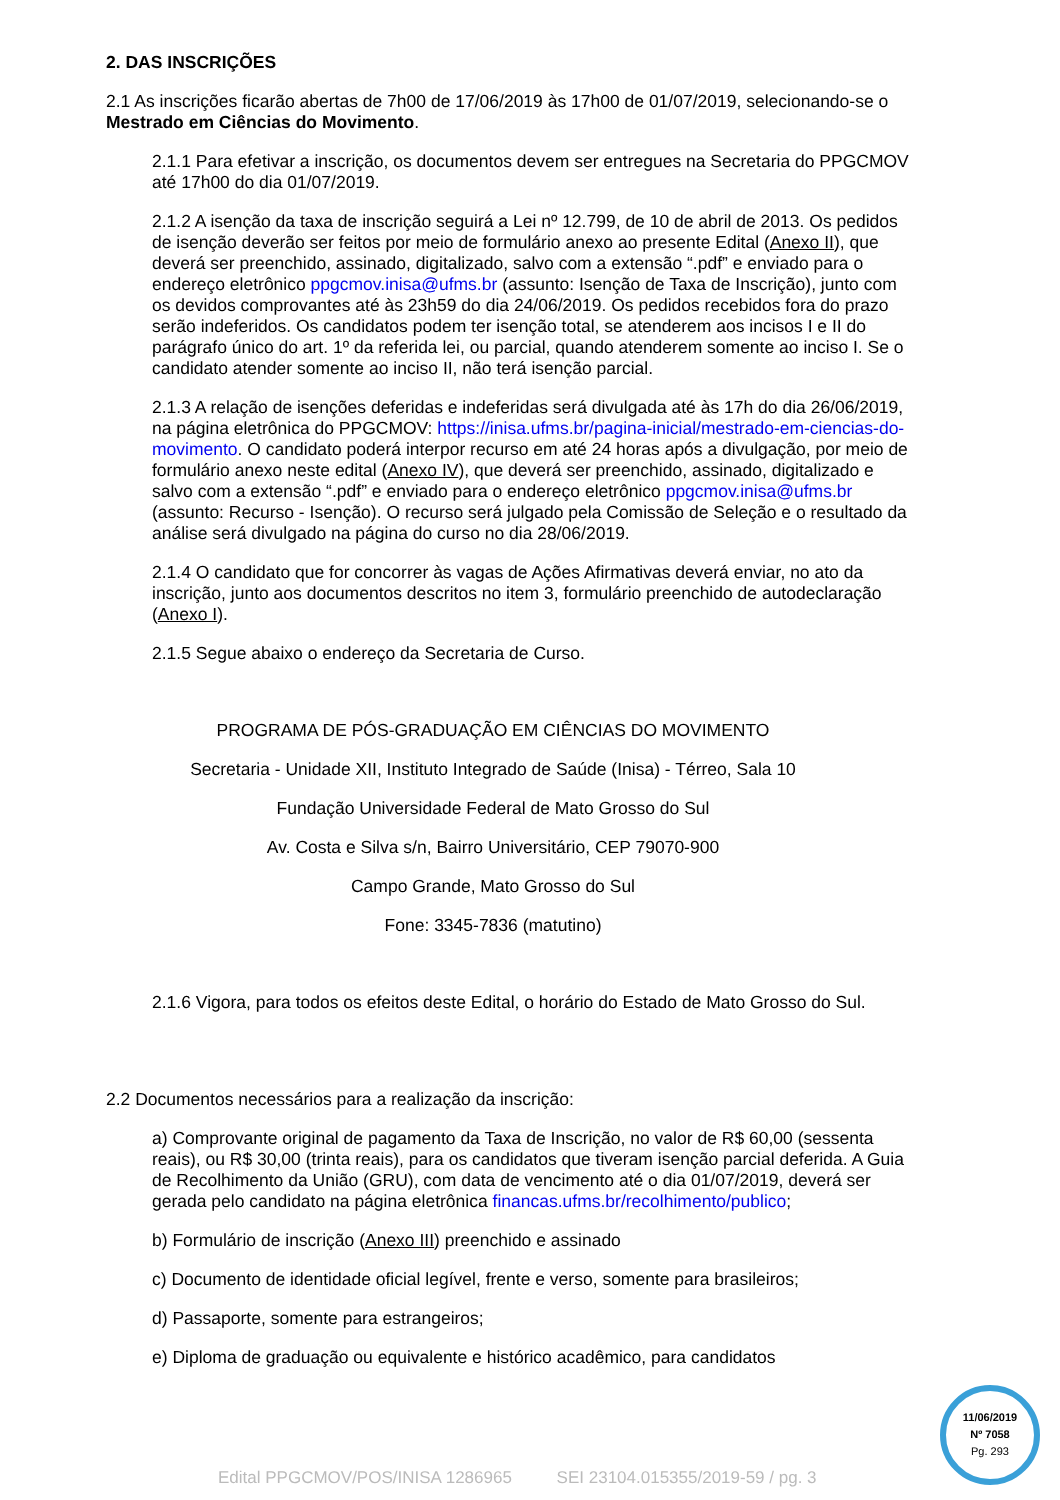2. DAS INSCRIÇÕES
2.1 As inscrições ficarão abertas de 7h00 de 17/06/2019 às 17h00 de 01/07/2019, selecionando-se o Mestrado em Ciências do Movimento.
2.1.1 Para efetivar a inscrição, os documentos devem ser entregues na Secretaria do PPGCMOV até 17h00 do dia 01/07/2019.
2.1.2 A isenção da taxa de inscrição seguirá a Lei nº 12.799, de 10 de abril de 2013. Os pedidos de isenção deverão ser feitos por meio de formulário anexo ao presente Edital (Anexo II), que deverá ser preenchido, assinado, digitalizado, salvo com a extensão “.pdf” e enviado para o endereço eletrônico ppgcmov.inisa@ufms.br (assunto: Isenção de Taxa de Inscrição), junto com os devidos comprovantes até às 23h59 do dia 24/06/2019. Os pedidos recebidos fora do prazo serão indeferidos. Os candidatos podem ter isenção total, se atenderem aos incisos I e II do parágrafo único do art. 1º da referida lei, ou parcial, quando atenderem somente ao inciso I. Se o candidato atender somente ao inciso II, não terá isenção parcial.
2.1.3 A relação de isenções deferidas e indeferidas será divulgada até às 17h do dia 26/06/2019, na página eletrônica do PPGCMOV: https://inisa.ufms.br/pagina-inicial/mestrado-em-ciencias-do-movimento. O candidato poderá interpor recurso em até 24 horas após a divulgação, por meio de formulário anexo neste edital (Anexo IV), que deverá ser preenchido, assinado, digitalizado e salvo com a extensão “.pdf” e enviado para o endereço eletrônico ppgcmov.inisa@ufms.br (assunto: Recurso - Isenção). O recurso será julgado pela Comissão de Seleção e o resultado da análise será divulgado na página do curso no dia 28/06/2019.
2.1.4 O candidato que for concorrer às vagas de Ações Afirmativas deverá enviar, no ato da inscrição, junto aos documentos descritos no item 3, formulário preenchido de autodeclaração (Anexo I).
2.1.5 Segue abaixo o endereço da Secretaria de Curso.
PROGRAMA DE PÓS-GRADUAÇÃO EM CIÊNCIAS DO MOVIMENTO
Secretaria - Unidade XII, Instituto Integrado de Saúde (Inisa) - Térreo, Sala 10
Fundação Universidade Federal de Mato Grosso do Sul
Av. Costa e Silva s/n, Bairro Universitário, CEP 79070-900
Campo Grande, Mato Grosso do Sul
Fone: 3345-7836 (matutino)
2.1.6 Vigora, para todos os efeitos deste Edital, o horário do Estado de Mato Grosso do Sul.
2.2 Documentos necessários para a realização da inscrição:
a) Comprovante original de pagamento da Taxa de Inscrição, no valor de R$ 60,00 (sessenta reais), ou R$ 30,00 (trinta reais), para os candidatos que tiveram isenção parcial deferida. A Guia de Recolhimento da União (GRU), com data de vencimento até o dia 01/07/2019, deverá ser gerada pelo candidato na página eletrônica financas.ufms.br/recolhimento/publico;
b) Formulário de inscrição (Anexo III) preenchido e assinado
c) Documento de identidade oficial legível, frente e verso, somente para brasileiros;
d) Passaporte, somente para estrangeiros;
e) Diploma de graduação ou equivalente e histórico acadêmico, para candidatos
11/06/2019
Nº 7058
Pg. 293
Edital PPGCMOV/POS/INISA 1286965 SEI 23104.015355/2019-59 / pg. 3